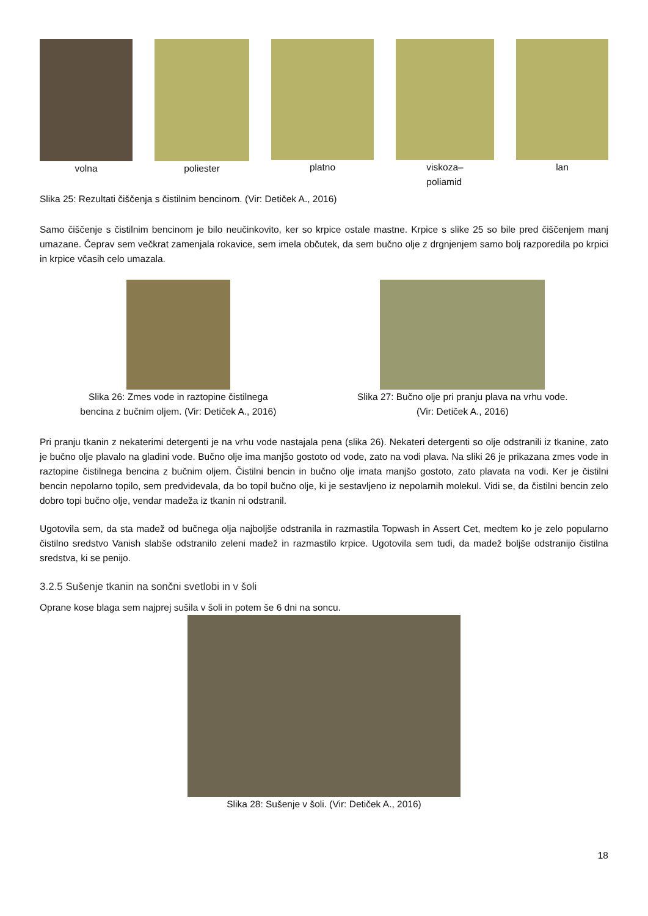volna poliester platno viskoza–
poliamid
lan
Slika 25: Rezultati čiščenja s čistilnim bencinom. (Vir: Detiček A., 2016)
Samo čiščenje s čistilnim bencinom je bilo neučinkovito, ker so krpice ostale mastne. Krpice s slike 25 so bile pred čiščenjem manj umazane. Čeprav sem večkrat zamenjala rokavice, sem imela občutek, da sem bučno olje z drgnjenjem samo bolj razporedila po krpici in krpice včasih celo umazala.
Slika 26: Zmes vode in raztopine čistilnega
bencina z bučnim oljem. (Vir: Detiček A., 2016)
Slika 27: Bučno olje pri pranju plava na vrhu vode.
(Vir: Detiček A., 2016)
Pri pranju tkanin z nekaterimi detergenti je na vrhu vode nastajala pena (slika 26). Nekateri detergenti so olje odstranili iz tkanine, zato je bučno olje plavalo na gladini vode. Bučno olje ima manjšo gostoto od vode, zato na vodi plava. Na sliki 26 je prikazana zmes vode in raztopine čistilnega bencina z bučnim oljem. Čistilni bencin in bučno olje imata manjšo gostoto, zato plavata na vodi. Ker je čistilni bencin nepolarno topilo, sem predvidevala, da bo topil bučno olje, ki je sestavljeno iz nepolarnih molekul. Vidi se, da čistilni bencin zelo dobro topi bučno olje, vendar madeža iz tkanin ni odstranil.
Ugotovila sem, da sta madež od bučnega olja najboljše odstranila in razmastila Topwash in Assert Cet, medtem ko je zelo popularno čistilno sredstvo Vanish slabše odstranilo zeleni madež in razmastilo krpice. Ugotovila sem tudi, da madež boljše odstranijo čistilna sredstva, ki se penijo.
3.2.5 Sušenje tkanin na sončni svetlobi in v šoli
Oprane kose blaga sem najprej sušila v šoli in potem še 6 dni na soncu.
Slika 28: Sušenje v šoli. (Vir: Detiček A., 2016)
18